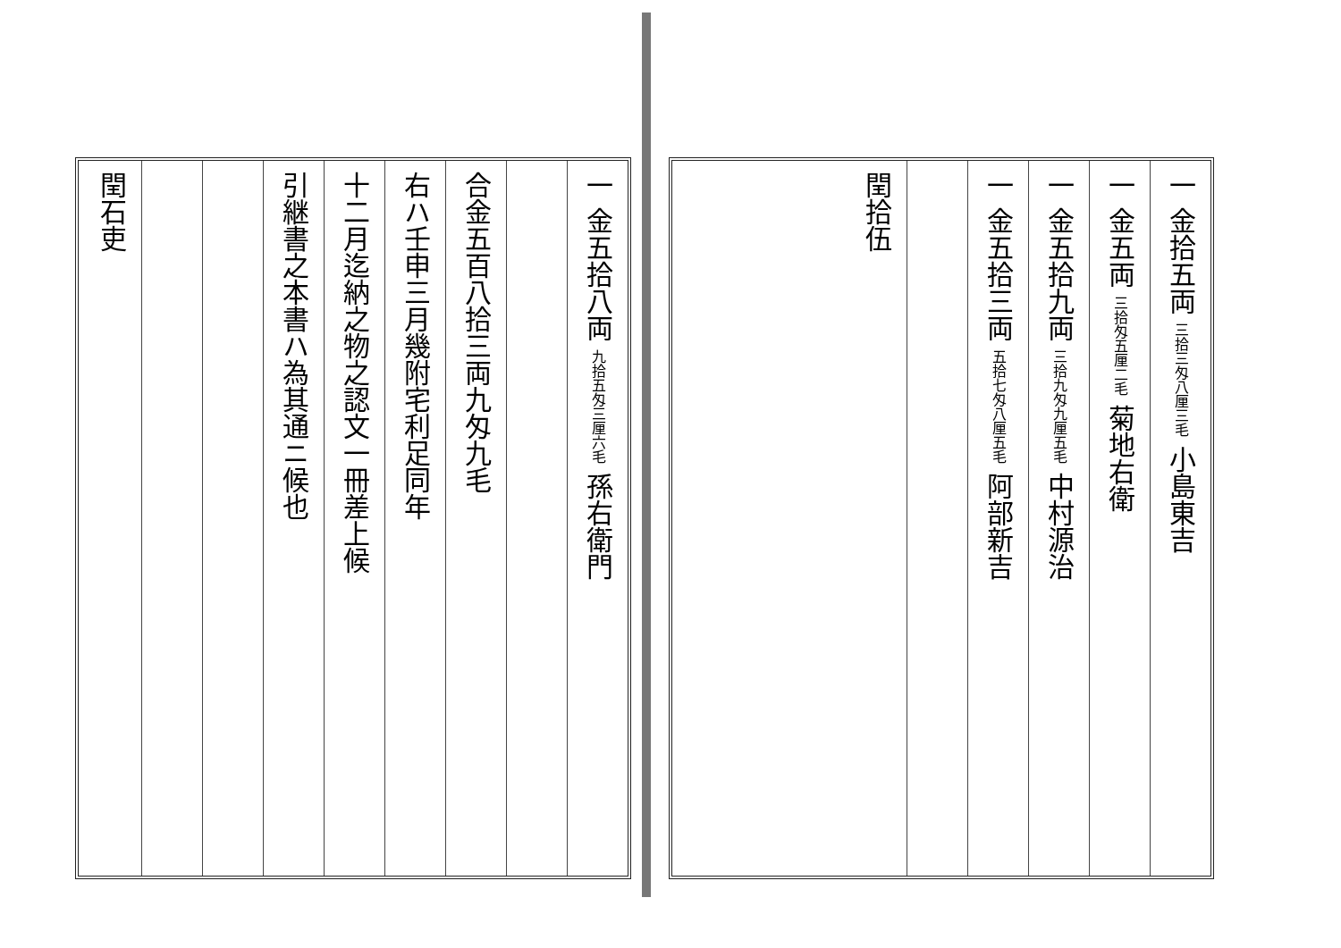一 金五拾八両 九拾五匁三厘六毛 孫右衛門
合金五百八拾三両九匁九毛
右ハ壬申三月幾附宅利足同年
十二月迄納之物之認文一冊差上候
引継書之本書ハ為其通ニ候也
閏石吏
一 金拾五両 三拾三匁八厘三毛 小島東吉
一 金五両 三拾匁五厘二毛 菊地右衛
一 金五拾九両 三拾九匁九厘五毛 中村源治
一 金五拾三両 五拾七匁八厘五毛 阿部新吉
閏拾伍